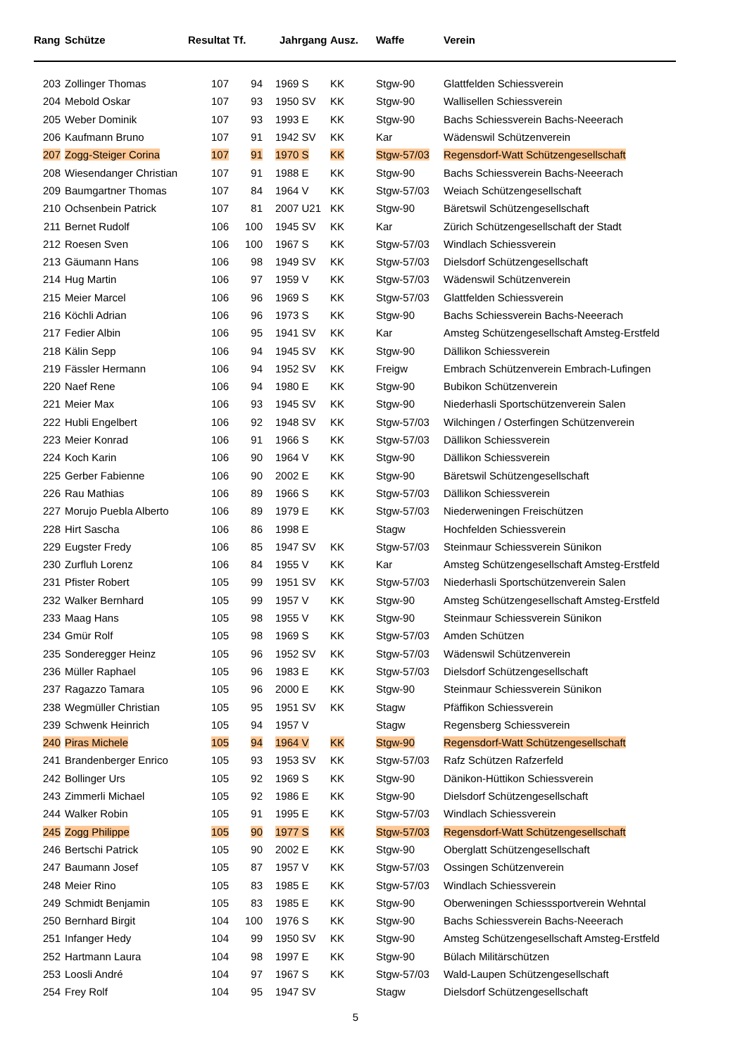| Rang | Schütze | Resultat | Tf. | Jahrgang | Ausz. | Waffe | Verein |
| --- | --- | --- | --- | --- | --- | --- | --- |
| 203 | Zollinger Thomas | 107 | 94 | 1969 S | KK | Stgw-90 | Glattfelden Schiessverein |
| 204 | Mebold Oskar | 107 | 93 | 1950 SV | KK | Stgw-90 | Wallisellen Schiessverein |
| 205 | Weber Dominik | 107 | 93 | 1993 E | KK | Stgw-90 | Bachs Schiessverein Bachs-Neeerach |
| 206 | Kaufmann Bruno | 107 | 91 | 1942 SV | KK | Kar | Wädenswil Schützenverein |
| 207 | Zogg-Steiger Corina | 107 | 91 | 1970 S | KK | Stgw-57/03 | Regensdorf-Watt Schützengesellschaft |
| 208 | Wiesendanger Christian | 107 | 91 | 1988 E | KK | Stgw-90 | Bachs Schiessverein Bachs-Neeerach |
| 209 | Baumgartner Thomas | 107 | 84 | 1964 V | KK | Stgw-57/03 | Weiach Schützengesellschaft |
| 210 | Ochsenbein Patrick | 107 | 81 | 2007 U21 | KK | Stgw-90 | Bäretswil Schützengesellschaft |
| 211 | Bernet Rudolf | 106 | 100 | 1945 SV | KK | Kar | Zürich Schützengesellschaft der Stadt |
| 212 | Roesen Sven | 106 | 100 | 1967 S | KK | Stgw-57/03 | Windlach Schiessverein |
| 213 | Gäumann Hans | 106 | 98 | 1949 SV | KK | Stgw-57/03 | Dielsdorf Schützengesellschaft |
| 214 | Hug Martin | 106 | 97 | 1959 V | KK | Stgw-57/03 | Wädenswil Schützenverein |
| 215 | Meier Marcel | 106 | 96 | 1969 S | KK | Stgw-57/03 | Glattfelden Schiessverein |
| 216 | Köchli Adrian | 106 | 96 | 1973 S | KK | Stgw-90 | Bachs Schiessverein Bachs-Neeerach |
| 217 | Fedier Albin | 106 | 95 | 1941 SV | KK | Kar | Amsteg Schützengesellschaft Amsteg-Erstfeld |
| 218 | Kälin Sepp | 106 | 94 | 1945 SV | KK | Stgw-90 | Dällikon Schiessverein |
| 219 | Fässler Hermann | 106 | 94 | 1952 SV | KK | Freigw | Embrach Schützenverein Embrach-Lufingen |
| 220 | Naef Rene | 106 | 94 | 1980 E | KK | Stgw-90 | Bubikon Schützenverein |
| 221 | Meier Max | 106 | 93 | 1945 SV | KK | Stgw-90 | Niederhasli Sportschützenverein Salen |
| 222 | Hubli Engelbert | 106 | 92 | 1948 SV | KK | Stgw-57/03 | Wilchingen / Osterfingen Schützenverein |
| 223 | Meier Konrad | 106 | 91 | 1966 S | KK | Stgw-57/03 | Dällikon Schiessverein |
| 224 | Koch Karin | 106 | 90 | 1964 V | KK | Stgw-90 | Dällikon Schiessverein |
| 225 | Gerber Fabienne | 106 | 90 | 2002 E | KK | Stgw-90 | Bäretswil Schützengesellschaft |
| 226 | Rau Mathias | 106 | 89 | 1966 S | KK | Stgw-57/03 | Dällikon Schiessverein |
| 227 | Morujo Puebla Alberto | 106 | 89 | 1979 E | KK | Stgw-57/03 | Niederweningen Freischützen |
| 228 | Hirt Sascha | 106 | 86 | 1998 E | | Stagw | Hochfelden Schiessverein |
| 229 | Eugster Fredy | 106 | 85 | 1947 SV | KK | Stgw-57/03 | Steinmaur Schiessverein Sünikon |
| 230 | Zurfluh Lorenz | 106 | 84 | 1955 V | KK | Kar | Amsteg Schützengesellschaft Amsteg-Erstfeld |
| 231 | Pfister Robert | 105 | 99 | 1951 SV | KK | Stgw-57/03 | Niederhasli Sportschützenverein Salen |
| 232 | Walker Bernhard | 105 | 99 | 1957 V | KK | Stgw-90 | Amsteg Schützengesellschaft Amsteg-Erstfeld |
| 233 | Maag Hans | 105 | 98 | 1955 V | KK | Stgw-90 | Steinmaur Schiessverein Sünikon |
| 234 | Gmür Rolf | 105 | 98 | 1969 S | KK | Stgw-57/03 | Amden Schützen |
| 235 | Sonderegger Heinz | 105 | 96 | 1952 SV | KK | Stgw-57/03 | Wädenswil Schützenverein |
| 236 | Müller Raphael | 105 | 96 | 1983 E | KK | Stgw-57/03 | Dielsdorf Schützengesellschaft |
| 237 | Ragazzo Tamara | 105 | 96 | 2000 E | KK | Stgw-90 | Steinmaur Schiessverein Sünikon |
| 238 | Wegmüller Christian | 105 | 95 | 1951 SV | KK | Stagw | Pfäffikon Schiessverein |
| 239 | Schwenk Heinrich | 105 | 94 | 1957 V | | Stagw | Regensberg Schiessverein |
| 240 | Piras Michele | 105 | 94 | 1964 V | KK | Stgw-90 | Regensdorf-Watt Schützengesellschaft |
| 241 | Brandenberger Enrico | 105 | 93 | 1953 SV | KK | Stgw-57/03 | Rafz Schützen Rafzerfeld |
| 242 | Bollinger Urs | 105 | 92 | 1969 S | KK | Stgw-90 | Dänikon-Hüttikon Schiessverein |
| 243 | Zimmerli Michael | 105 | 92 | 1986 E | KK | Stgw-90 | Dielsdorf Schützengesellschaft |
| 244 | Walker Robin | 105 | 91 | 1995 E | KK | Stgw-57/03 | Windlach Schiessverein |
| 245 | Zogg Philippe | 105 | 90 | 1977 S | KK | Stgw-57/03 | Regensdorf-Watt Schützengesellschaft |
| 246 | Bertschi Patrick | 105 | 90 | 2002 E | KK | Stgw-90 | Oberglatt Schützengesellschaft |
| 247 | Baumann Josef | 105 | 87 | 1957 V | KK | Stgw-57/03 | Ossingen Schützenverein |
| 248 | Meier Rino | 105 | 83 | 1985 E | KK | Stgw-57/03 | Windlach Schiessverein |
| 249 | Schmidt Benjamin | 105 | 83 | 1985 E | KK | Stgw-90 | Oberweningen Schiesssportverein Wehntal |
| 250 | Bernhard Birgit | 104 | 100 | 1976 S | KK | Stgw-90 | Bachs Schiessverein Bachs-Neeerach |
| 251 | Infanger Hedy | 104 | 99 | 1950 SV | KK | Stgw-90 | Amsteg Schützengesellschaft Amsteg-Erstfeld |
| 252 | Hartmann Laura | 104 | 98 | 1997 E | KK | Stgw-90 | Bülach Militärschützen |
| 253 | Loosli André | 104 | 97 | 1967 S | KK | Stgw-57/03 | Wald-Laupen Schützengesellschaft |
| 254 | Frey Rolf | 104 | 95 | 1947 SV | | Stagw | Dielsdorf Schützengesellschaft |
5